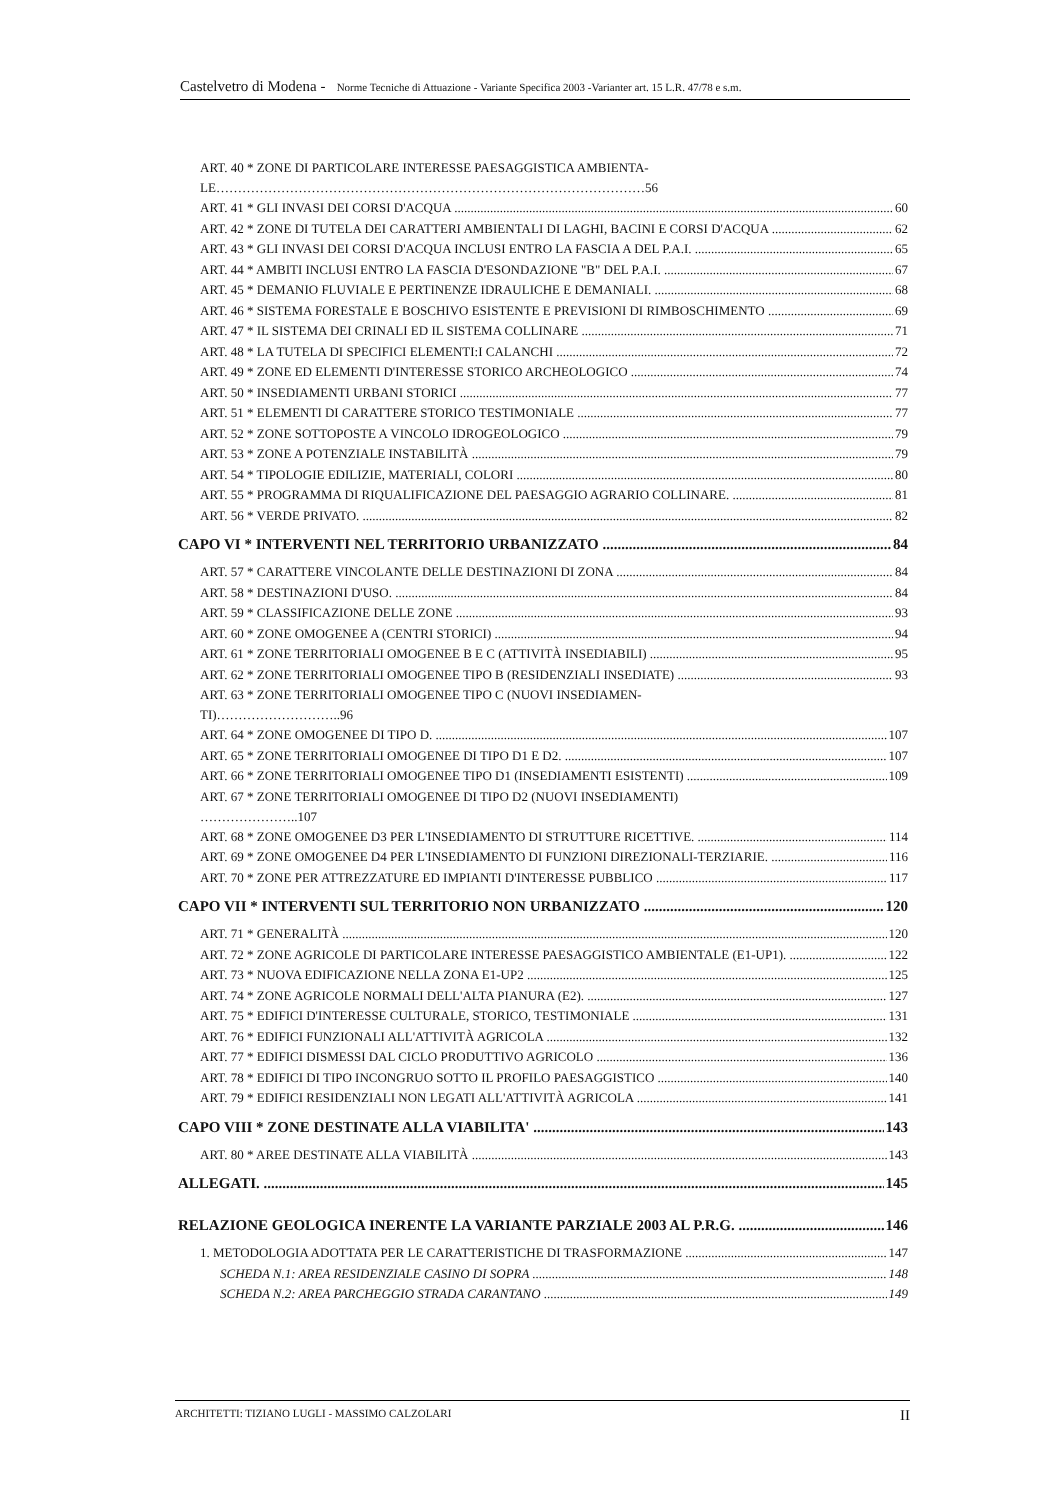Castelvetro di Modena - Norme Tecniche di Attuazione - Variante Specifica 2003 -Varianter art. 15 L.R. 47/78 e s.m.
ART. 40 * ZONE DI PARTICOLARE INTERESSE PAESAGGISTICA AMBIENTA-
LE………………………………………………………………………………………56
ART. 41 * GLI INVASI DEI CORSI D'ACQUA 60
ART. 42 * ZONE DI TUTELA DEI CARATTERI AMBIENTALI DI LAGHI, BACINI E CORSI D'ACQUA 62
ART. 43 * GLI INVASI DEI CORSI D'ACQUA INCLUSI ENTRO LA FASCIA A DEL P.A.I. 65
ART. 44 * AMBITI INCLUSI ENTRO LA FASCIA D'ESONDAZIONE "B" DEL P.A.I. 67
ART. 45 * DEMANIO FLUVIALE E PERTINENZE IDRAULICHE E DEMANIALI. 68
ART. 46 * SISTEMA FORESTALE E BOSCHIVO ESISTENTE E PREVISIONI DI RIMBOSCHIMENTO 69
ART. 47 * IL SISTEMA DEI CRINALI ED IL SISTEMA COLLINARE 71
ART. 48 * LA TUTELA DI SPECIFICI ELEMENTI:I CALANCHI 72
ART. 49 * ZONE ED ELEMENTI D'INTERESSE STORICO ARCHEOLOGICO 74
ART. 50 * INSEDIAMENTI URBANI STORICI 77
ART. 51 * ELEMENTI DI CARATTERE STORICO TESTIMONIALE 77
ART. 52 * ZONE SOTTOPOSTE A VINCOLO IDROGEOLOGICO 79
ART. 53 * ZONE A POTENZIALE INSTABILITÀ 79
ART. 54 * TIPOLOGIE EDILIZIE, MATERIALI, COLORI 80
ART. 55 * PROGRAMMA DI RIQUALIFICAZIONE DEL PAESAGGIO AGRARIO COLLINARE. 81
ART. 56 * VERDE PRIVATO. 82
CAPO VI * INTERVENTI NEL TERRITORIO URBANIZZATO 84
ART. 57 * CARATTERE VINCOLANTE DELLE DESTINAZIONI DI ZONA 84
ART. 58 * DESTINAZIONI D'USO. 84
ART. 59 * CLASSIFICAZIONE DELLE ZONE 93
ART. 60 * ZONE OMOGENEE A (CENTRI STORICI) 94
ART. 61 * ZONE TERRITORIALI OMOGENEE B E C (ATTIVITÀ INSEDIABILI) 95
ART. 62 * ZONE TERRITORIALI OMOGENEE TIPO B (RESIDENZIALI INSEDIATE) 93
ART. 63 * ZONE TERRITORIALI OMOGENEE TIPO C (NUOVI INSEDIAMEN-
TI)………………………..96
ART. 64 * ZONE OMOGENEE DI TIPO D. 107
ART. 65 * ZONE TERRITORIALI OMOGENEE DI TIPO D1 E D2. 107
ART. 66 * ZONE TERRITORIALI OMOGENEE TIPO D1 (INSEDIAMENTI ESISTENTI) 109
ART. 67 * ZONE TERRITORIALI OMOGENEE DI TIPO D2 (NUOVI INSEDIAMENTI)
…………………..107
ART. 68 * ZONE OMOGENEE D3 PER L'INSEDIAMENTO DI STRUTTURE RICETTIVE. 114
ART. 69 * ZONE OMOGENEE D4 PER L'INSEDIAMENTO DI FUNZIONI DIREZIONALI-TERZIARIE. 116
ART. 70 * ZONE PER ATTREZZATURE ED IMPIANTI D'INTERESSE PUBBLICO 117
CAPO VII * INTERVENTI SUL TERRITORIO NON URBANIZZATO 120
ART. 71 * GENERALITÀ 120
ART. 72 * ZONE AGRICOLE DI PARTICOLARE INTERESSE PAESAGGISTICO AMBIENTALE (E1-UP1). 122
ART. 73 * NUOVA EDIFICAZIONE NELLA ZONA E1-UP2 125
ART. 74 * ZONE AGRICOLE NORMALI DELL'ALTA PIANURA (E2). 127
ART. 75 * EDIFICI D'INTERESSE CULTURALE, STORICO, TESTIMONIALE 131
ART. 76 * EDIFICI FUNZIONALI ALL'ATTIVITÀ AGRICOLA 132
ART. 77 * EDIFICI DISMESSI DAL CICLO PRODUTTIVO AGRICOLO 136
ART. 78 * EDIFICI DI TIPO INCONGRUO SOTTO IL PROFILO PAESAGGISTICO 140
ART. 79 * EDIFICI RESIDENZIALI NON LEGATI ALL'ATTIVITÀ AGRICOLA 141
CAPO VIII * ZONE DESTINATE ALLA VIABILITA' 143
ART. 80 * AREE DESTINATE ALLA VIABILITÀ 143
ALLEGATI. 145
RELAZIONE GEOLOGICA INERENTE LA VARIANTE PARZIALE 2003 AL P.R.G. 146
1. METODOLOGIA ADOTTATA PER LE CARATTERISTICHE DI TRASFORMAZIONE 147
SCHEDA N.1: AREA RESIDENZIALE CASINO DI SOPRA 148
SCHEDA N.2: AREA PARCHEGGIO STRADA CARANTANO 149
ARCHITETTI: TIZIANO LUGLI - MASSIMO CALZOLARI II